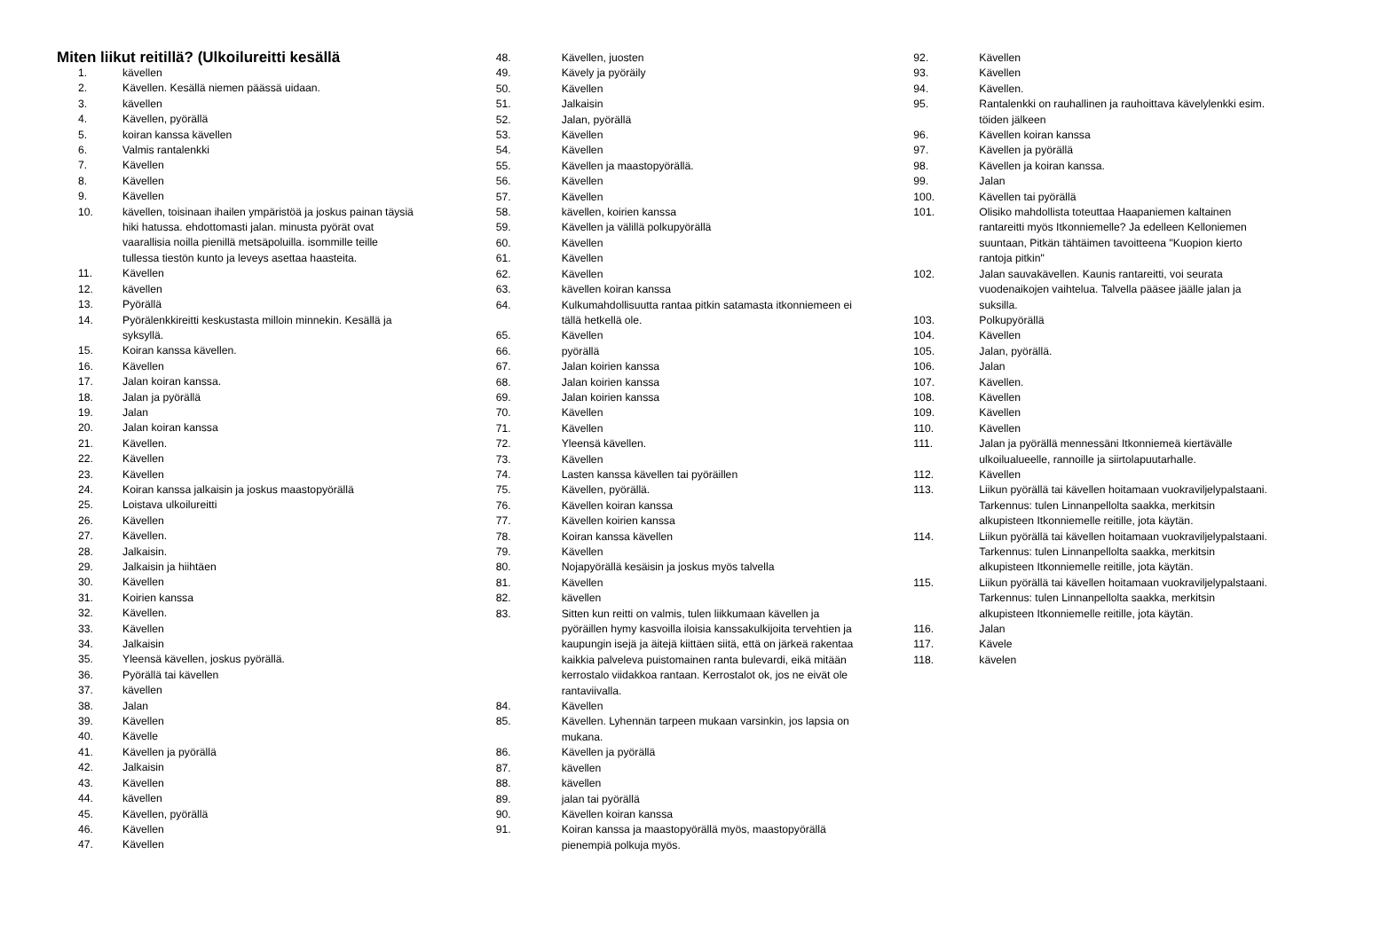Miten liikut reitillä? (Ulkoilureitti kesällä
1. kävellen
2. Kävellen. Kesällä niemen päässä uidaan.
3. kävellen
4. Kävellen, pyörällä
5. koiran kanssa kävellen
6. Valmis rantalenkki
7. Kävellen
8. Kävellen
9. Kävellen
10. kävellen, toisinaan ihailen ympäristöä ja joskus painan täysiä hiki hatussa. ehdottomasti jalan. minusta pyörät ovat vaarallisia noilla pienillä metsäpoluilla. isommille teille tullessa tiestön kunto ja leveys asettaa haasteita.
11. Kävellen
12. kävellen
13. Pyörällä
14. Pyörälenkkireitti keskustasta milloin minnekin. Kesällä ja syksyllä.
15. Koiran kanssa kävellen.
16. Kävellen
17. Jalan koiran kanssa.
18. Jalan ja pyörällä
19. Jalan
20. Jalan koiran kanssa
21. Kävellen.
22. Kävellen
23. Kävellen
24. Koiran kanssa jalkaisin ja joskus maastopyörällä
25. Loistava ulkoilureitti
26. Kävellen
27. Kävellen.
28. Jalkaisin.
29. Jalkaisin ja hiihtäen
30. Kävellen
31. Koirien kanssa
32. Kävellen.
33. Kävellen
34. Jalkaisin
35. Yleensä kävellen, joskus pyörällä.
36. Pyörällä tai kävellen
37. kävellen
38. Jalan
39. Kävellen
40. Kävelle
41. Kävellen ja pyörällä
42. Jalkaisin
43. Kävellen
44. kävellen
45. Kävellen, pyörällä
46. Kävellen
47. Kävellen
48. Kävellen, juosten
49. Kävely ja pyöräily
50. Kävellen
51. Jalkaisin
52. Jalan, pyörällä
53. Kävellen
54. Kävellen
55. Kävellen ja maastopyörällä.
56. Kävellen
57. Kävellen
58. kävellen, koirien kanssa
59. Kävellen ja välillä polkupyörällä
60. Kävellen
61. Kävellen
62. Kävellen
63. kävellen koiran kanssa
64. Kulkumahdollisuutta rantaa pitkin satamasta itkonniemeen ei tällä hetkellä ole.
65. Kävellen
66. pyörällä
67. Jalan koirien kanssa
68. Jalan koirien kanssa
69. Jalan koirien kanssa
70. Kävellen
71. Kävellen
72. Yleensä kävellen.
73. Kävellen
74. Lasten kanssa kävellen tai pyöräillen
75. Kävellen, pyörällä.
76. Kävellen koiran kanssa
77. Kävellen koirien kanssa
78. Koiran kanssa kävellen
79. Kävellen
80. Nojapyörällä kesäisin ja joskus myös talvella
81. Kävellen
82. kävellen
83. Sitten kun reitti on valmis, tulen liikkumaan kävellen ja pyöräillen hymy kasvoilla iloisia kanssakulkijoita tervehtien ja kaupungin isejä ja äitejä kiittäen siitä, että on järkeä rakentaa kaikkia palveleva puistomainen ranta bulevardi, eikä mitään kerrostalo viidakkoa rantaan. Kerrostalot ok, jos ne eivät ole rantaviivalla.
84. Kävellen
85. Kävellen. Lyhennän tarpeen mukaan varsinkin, jos lapsia on mukana.
86. Kävellen ja pyörällä
87. kävellen
88. kävellen
89. jalan tai pyörällä
90. Kävellen koiran kanssa
91. Koiran kanssa ja maastopyörällä myös, maastopyörällä pienempiä polkuja myös.
92. Kävellen
93. Kävellen
94. Kävellen.
95. Rantalenkki on rauhallinen ja rauhoittava kävelylenkki esim. töiden jälkeen
96. Kävellen koiran kanssa
97. Kävellen ja pyörällä
98. Kävellen ja koiran kanssa.
99. Jalan
100. Kävellen tai pyörällä
101. Olisiko mahdollista toteuttaa Haapaniemen kaltainen rantareitti myös Itkonniemelle? Ja edelleen Kelloniemen suuntaan, Pitkän tähtäimen tavoitteena "Kuopion kierto rantoja pitkin"
102. Jalan sauvakävellen. Kaunis rantareitti, voi seurata vuodenaikojen vaihtelua. Talvella pääsee jäälle jalan ja suksilla.
103. Polkupyörällä
104. Kävellen
105. Jalan, pyörällä.
106. Jalan
107. Kävellen.
108. Kävellen
109. Kävellen
110. Kävellen
111. Jalan ja pyörällä mennessäni Itkonniemeä kiertävälle ulkoilualueelle, rannoille ja siirtolapuutarhalle.
112. Kävellen
113. Liikun pyörällä tai kävellen hoitamaan vuokraviljelypalstaani. Tarkennus: tulen Linnanpellolta saakka, merkitsin alkupisteen Itkonniemelle reitille, jota käytän.
114. Liikun pyörällä tai kävellen hoitamaan vuokraviljelypalstaani. Tarkennus: tulen Linnanpellolta saakka, merkitsin alkupisteen Itkonniemelle reitille, jota käytän.
115. Liikun pyörällä tai kävellen hoitamaan vuokraviljelypalstaani. Tarkennus: tulen Linnanpellolta saakka, merkitsin alkupisteen Itkonniemelle reitille, jota käytän.
116. Jalan
117. Kävele
118. kävelen